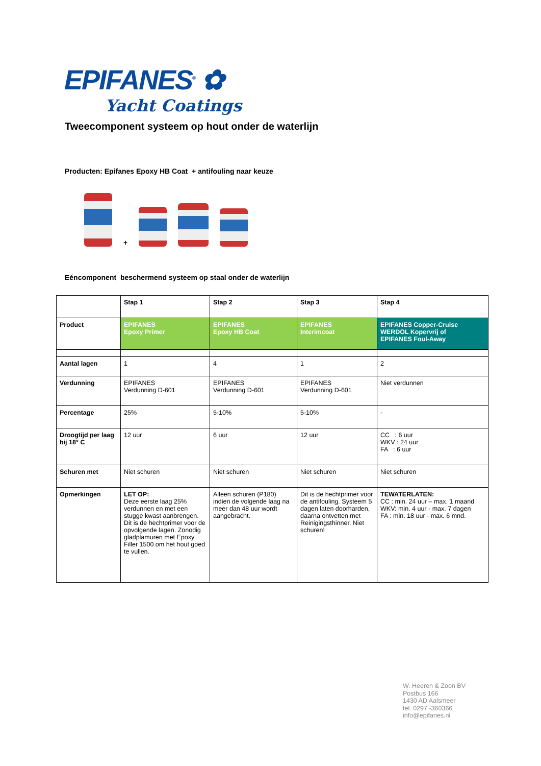EPIFANES<sup>®</sup> ✿
Yacht Coatings
Tweecomponent systeem op hout onder de waterlijn
Producten: Epifanes Epoxy HB Coat + antifouling naar keuze
+
Eéncomponent beschermend systeem op staal onder de waterlijn
| | Stap 1 | Stap 2 | Stap 3 | Stap 4 |
| --- | --- | --- | --- | --- |
| Product | EPIFANES Epoxy Primer | EPIFANES Epoxy HB Coat | EPIFANES Interimcoat | EPIFANES Copper-Cruise WERDOL Kopervrij of EPIFANES Foul-Away |
| Aantal lagen | 1 | 4 | 1 | 2 |
| Verdunning | EPIFANES Verdunning D-601 | EPIFANES Verdunning D-601 | EPIFANES Verdunning D-601 | Niet verdunnen |
| Percentage | 25% | 5-10% | 5-10% | - |
| Droogtijd per laag bij 18° C | 12 uur | 6 uur | 12 uur | CC : 6 uur WKV : 24 uur FA : 6 uur |
| Schuren met | Niet schuren | Niet schuren | Niet schuren | Niet schuren |
| Opmerkingen | LET OP: Deze eerste laag 25% verdunnen en met een stugge kwast aanbrengen. Dit is de hechtprimer voor de opvolgende lagen. Zonodig gladplamuren met Epoxy Filler 1500 om het hout goed te vullen. | Alleen schuren (P180) indien de volgende laag na meer dan 48 uur wordt aangebracht. | Dit is de hechtprimer voor de antifouling. Systeem 5 dagen laten doorharden, daarna ontvetten met Reinigingsthinner. Niet schuren! | TEWATERLATEN: CC : min. 24 uur – max. 1 maand WKV: min. 4 uur - max. 7 dagen FA : min. 18 uur - max. 6 mnd. |
W. Heeren & Zoon BV
Postbus 166
1430 AD Aalsmeer
tel. 0297 -360366
info@epifanes.nl